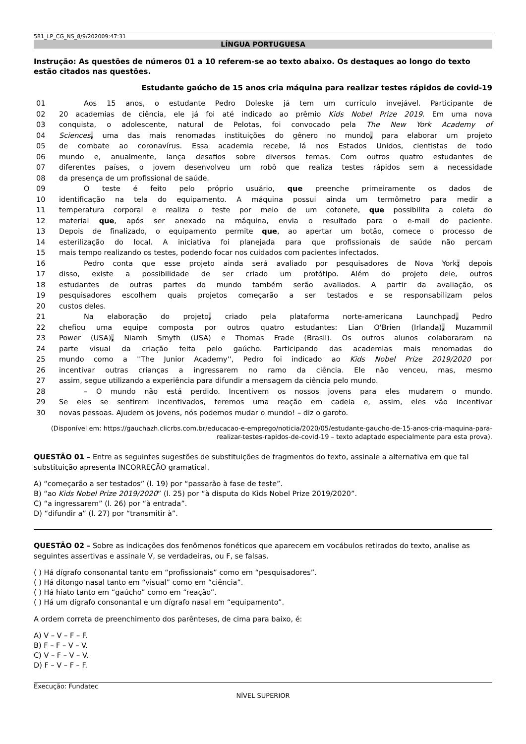581_LP_CG_NS_8/9/202009:47:31
LÍNGUA PORTUGUESA
Instrução: As questões de números 01 a 10 referem-se ao texto abaixo. Os destaques ao longo do texto estão citados nas questões.
Estudante gaúcho de 15 anos cria máquina para realizar testes rápidos de covid-19
01 Aos 15 anos, o estudante Pedro Doleske já tem um currículo invejável. Participante de
02 20 academias de ciência, ele já foi até indicado ao prêmio Kids Nobel Prize 2019. Em uma nova
03 conquista, o adolescente, natural de Pelotas, foi convocado pela The New York Academy of
04 Sciences, uma das mais renomadas instituições do gênero no mundo, para elaborar um projeto
05 de combate ao coronavírus. Essa academia recebe, lá nos Estados Unidos, cientistas de todo
06 mundo e, anualmente, lança desafios sobre diversos temas. Com outros quatro estudantes de
07 diferentes países, o jovem desenvolveu um robô que realiza testes rápidos sem a necessidade
08 da presença de um profissional de saúde.
09 O teste é feito pelo próprio usuário, que preenche primeiramente os dados de
10 identificação na tela do equipamento. A máquina possui ainda um termômetro para medir a
11 temperatura corporal e realiza o teste por meio de um cotonete, que possibilita a coleta do
12 material que, após ser anexado na máquina, envia o resultado para o e-mail do paciente.
13 Depois de finalizado, o equipamento permite que, ao apertar um botão, comece o processo de
14 esterilização do local. A iniciativa foi planejada para que profissionais de saúde não percam
15 mais tempo realizando os testes, podendo focar nos cuidados com pacientes infectados.
16 Pedro conta que esse projeto ainda será avaliado por pesquisadores de Nova York; depois
17 disso, existe a possibilidade de ser criado um protótipo. Além do projeto dele, outros
18 estudantes de outras partes do mundo também serão avaliados. A partir da avaliação, os
19 pesquisadores escolhem quais projetos começarão a ser testados e se responsabilizam pelos
20 custos deles.
21 Na elaboração do projeto, criado pela plataforma norte-americana Launchpad, Pedro
22 chefiou uma equipe composta por outros quatro estudantes: Lian O'Brien (Irlanda), Muzammil
23 Power (USA), Niamh Smyth (USA) e Thomas Frade (Brasil). Os outros alunos colaboraram na
24 parte visual da criação feita pelo gaúcho. Participando das academias mais renomadas do
25 mundo como a ''The Junior Academy'', Pedro foi indicado ao Kids Nobel Prize 2019/2020 por
26 incentivar outras crianças a ingressarem no ramo da ciência. Ele não venceu, mas, mesmo
27 assim, segue utilizando a experiência para difundir a mensagem da ciência pelo mundo.
28 – O mundo não está perdido. Incentivem os nossos jovens para eles mudarem o mundo.
29 Se eles se sentirem incentivados, teremos uma reação em cadeia e, assim, eles vão incentivar
30 novas pessoas. Ajudem os jovens, nós podemos mudar o mundo! – diz o garoto.
(Disponível em: https://gauchazh.clicrbs.com.br/educacao-e-emprego/noticia/2020/05/estudante-gaucho-de-15-anos-cria-maquina-para-realizar-testes-rapidos-de-covid-19 – texto adaptado especialmente para esta prova).
QUESTÃO 01 – Entre as seguintes sugestões de substituições de fragmentos do texto, assinale a alternativa em que tal substituição apresenta INCORREÇÃO gramatical.
A) “começarão a ser testados” (l. 19) por “passarão à fase de teste”.
B) “ao Kids Nobel Prize 2019/2020” (l. 25) por “à disputa do Kids Nobel Prize 2019/2020”.
C) “a ingressarem” (l. 26) por “à entrada”.
D) “difundir a” (l. 27) por “transmitir à”.
QUESTÃO 02 – Sobre as indicações dos fenômenos fonéticos que aparecem em vocábulos retirados do texto, analise as seguintes assertivas e assinale V, se verdadeiras, ou F, se falsas.
( ) Há dígrafo consonantal tanto em “profissionais” como em “pesquisadores”.
( ) Há ditongo nasal tanto em “visual” como em “ciência”.
( ) Há hiato tanto em “gaúcho” como em “reação”.
( ) Há um dígrafo consonantal e um dígrafo nasal em “equipamento”.
A ordem correta de preenchimento dos parênteses, de cima para baixo, é:
A) V – V – F – F.
B) F – F – V – V.
C) V – F – V – V.
D) F – V – F – F.
Execução: Fundatec
NÍVEL SUPERIOR